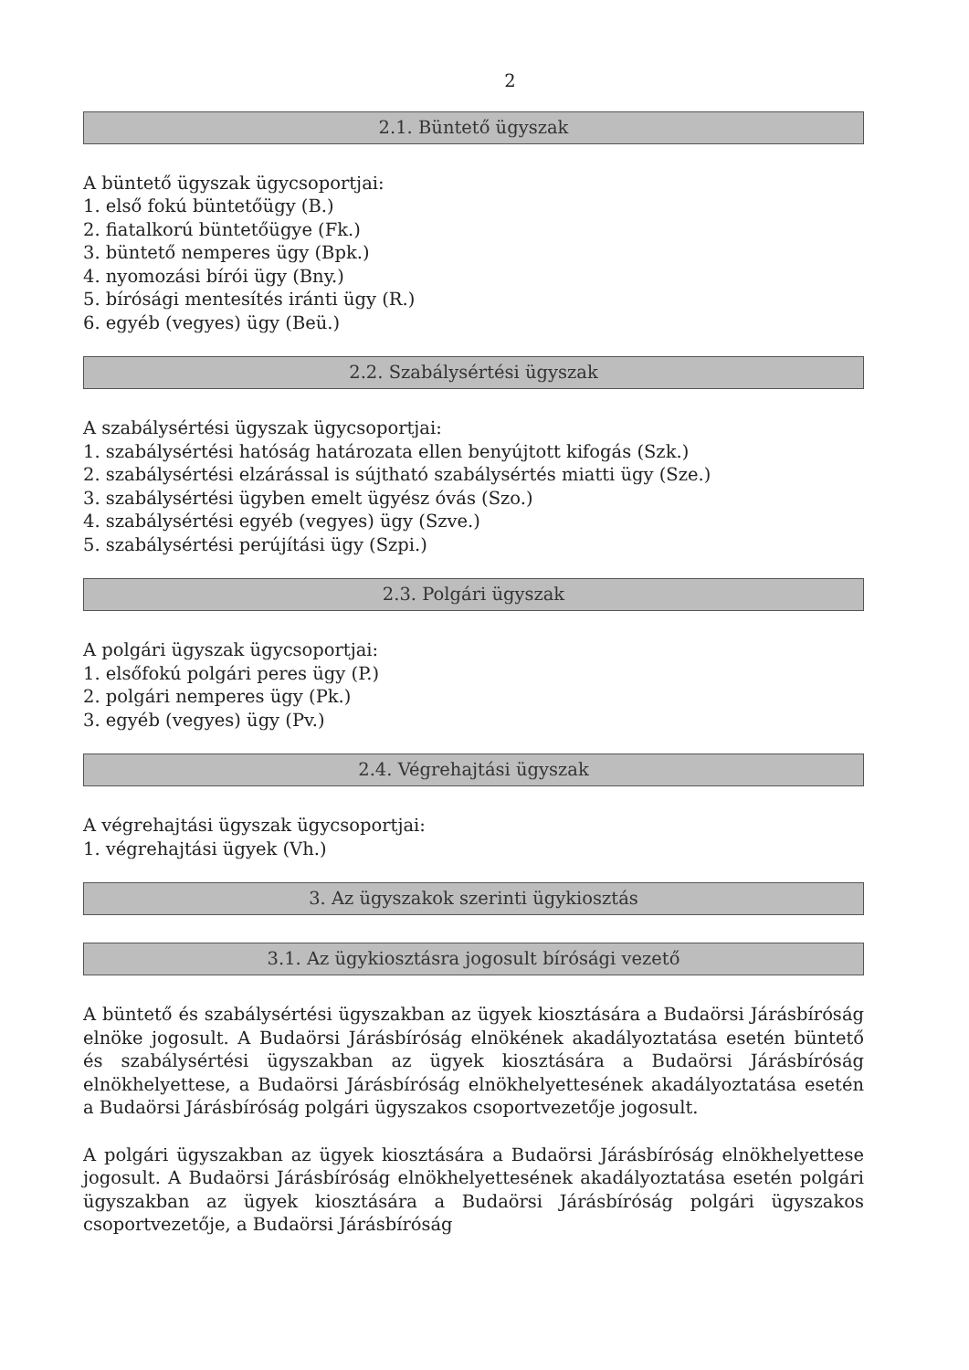2
2.1. Büntető ügyszak
A büntető ügyszak ügycsoportjai:
1. első fokú büntetőügy (B.)
2. fiatalkorú büntetőügye (Fk.)
3. büntető nemperes ügy (Bpk.)
4. nyomozási bírói ügy (Bny.)
5. bírósági mentesítés iránti ügy (R.)
6. egyéb (vegyes) ügy (Beü.)
2.2. Szabálysértési ügyszak
A szabálysértési ügyszak ügycsoportjai:
1. szabálysértési hatóság határozata ellen benyújtott kifogás (Szk.)
2. szabálysértési elzárással is sújtható szabálysértés miatti ügy (Sze.)
3. szabálysértési ügyben emelt ügyész óvás (Szo.)
4. szabálysértési egyéb (vegyes) ügy (Szve.)
5. szabálysértési perújítási ügy (Szpi.)
2.3. Polgári ügyszak
A polgári ügyszak ügycsoportjai:
1. elsőfokú polgári peres ügy (P.)
2. polgári nemperes ügy (Pk.)
3. egyéb (vegyes) ügy (Pv.)
2.4. Végrehajtási ügyszak
A végrehajtási ügyszak ügycsoportjai:
1. végrehajtási ügyek (Vh.)
3. Az ügyszakok szerinti ügykiosztás
3.1. Az ügykiosztásra jogosult bírósági vezető
A büntető és szabálysértési ügyszakban az ügyek kiosztására a Budaörsi Járásbíróság elnöke jogosult. A Budaörsi Járásbíróság elnökének akadályoztatása esetén büntető és szabálysértési ügyszakban az ügyek kiosztására a Budaörsi Járásbíróság elnökhelyettese, a Budaörsi Járásbíróság elnökhelyettesének akadályoztatása esetén a Budaörsi Járásbíróság polgári ügyszakos csoportvezetője jogosult.
A polgári ügyszakban az ügyek kiosztására a Budaörsi Járásbíróság elnökhelyettese jogosult. A Budaörsi Járásbíróság elnökhelyettesének akadályoztatása esetén polgári ügyszakban az ügyek kiosztására a Budaörsi Járásbíróság polgári ügyszakos csoportvezetője, a Budaörsi Járásbíróság